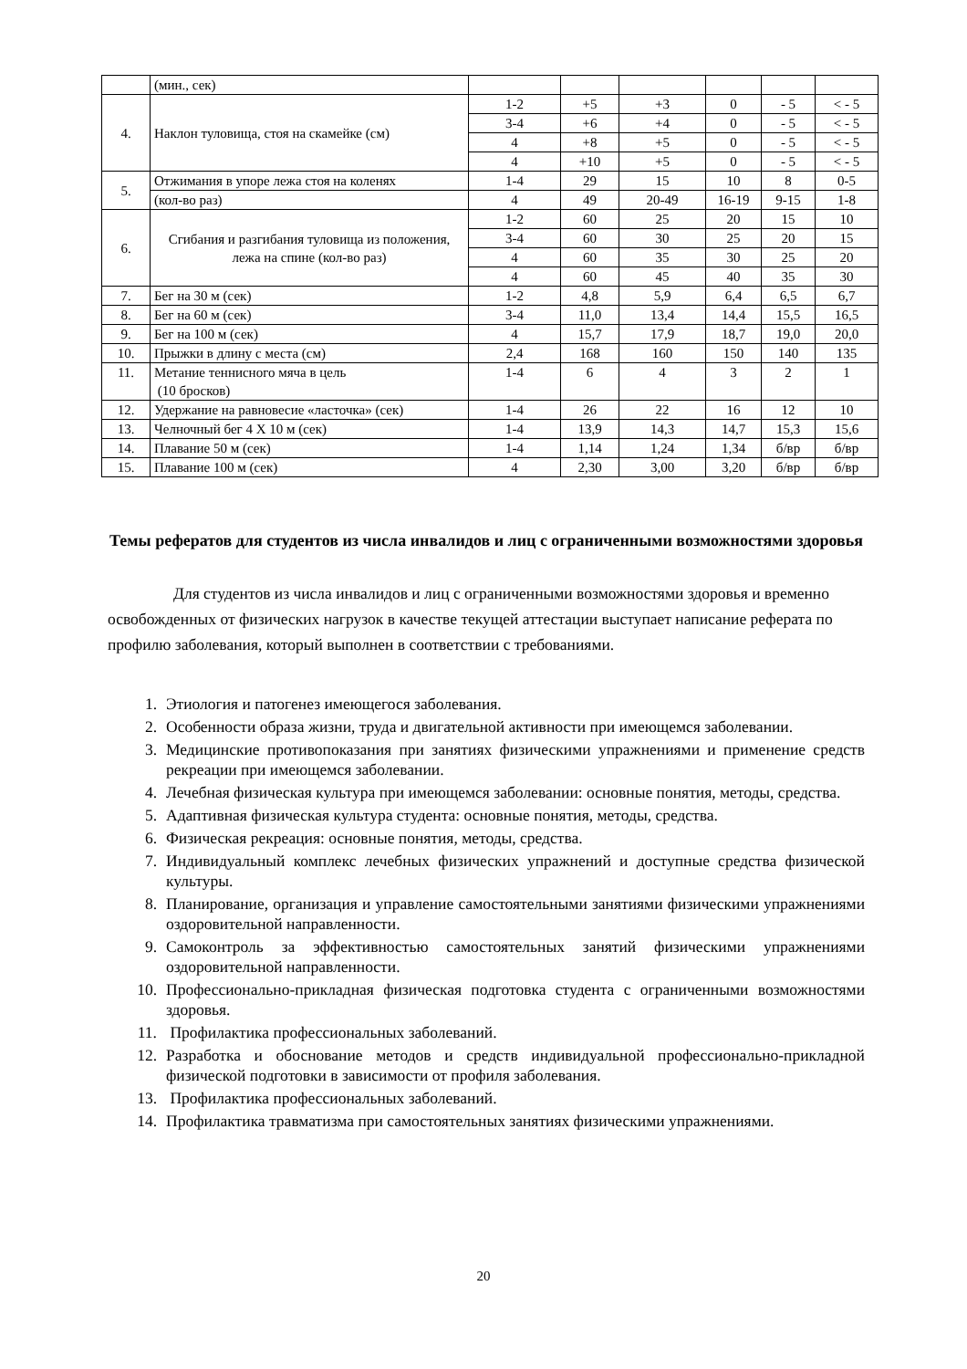| | (мин., сек) | | | | | | |
| 4. | Наклон туловища, стоя на скамейке (см) | 1-2 | +5 | +3 | 0 | - 5 | < - 5 |
| | | 3-4 | +6 | +4 | 0 | - 5 | < - 5 |
| | | 4 | +8 | +5 | 0 | - 5 | < - 5 |
| | | 4 | +10 | +5 | 0 | - 5 | < - 5 |
| 5. | Отжимания в упоре лежа стоя на коленях | 1-4 | 29 | 15 | 10 | 8 | 0-5 |
| | (кол-во раз) | 4 | 49 | 20-49 | 16-19 | 9-15 | 1-8 |
| 6. | Сгибания и разгибания туловища из положения, лежа на спине (кол-во раз) | 1-2 | 60 | 25 | 20 | 15 | 10 |
| | | 3-4 | 60 | 30 | 25 | 20 | 15 |
| | | 4 | 60 | 35 | 30 | 25 | 20 |
| | | 4 | 60 | 45 | 40 | 35 | 30 |
| 7. | Бег на 30 м (сек) | 1-2 | 4,8 | 5,9 | 6,4 | 6,5 | 6,7 |
| 8. | Бег на 60 м (сек) | 3-4 | 11,0 | 13,4 | 14,4 | 15,5 | 16,5 |
| 9. | Бег на 100 м (сек) | 4 | 15,7 | 17,9 | 18,7 | 19,0 | 20,0 |
| 10. | Прыжки в длину с места (см) | 2,4 | 168 | 160 | 150 | 140 | 135 |
| 11. | Метание теннисного мяча в цель (10 бросков) | 1-4 | 6 | 4 | 3 | 2 | 1 |
| 12. | Удержание на равновесие «ласточка» (сек) | 1-4 | 26 | 22 | 16 | 12 | 10 |
| 13. | Челночный бег 4 Х 10 м (сек) | 1-4 | 13,9 | 14,3 | 14,7 | 15,3 | 15,6 |
| 14. | Плавание 50 м (сек) | 1-4 | 1,14 | 1,24 | 1,34 | б/вр | б/вр |
| 15. | Плавание 100 м (сек) | 4 | 2,30 | 3,00 | 3,20 | б/вр | б/вр |
Темы рефератов для студентов из числа инвалидов и лиц с ограниченными возможностями здоровья
Для студентов из числа инвалидов и лиц с ограниченными возможностями здоровья и временно освобожденных от физических нагрузок в качестве текущей аттестации выступает написание реферата по профилю заболевания, который выполнен в соответствии с требованиями.
1. Этиология и патогенез имеющегося заболевания.
2. Особенности образа жизни, труда и двигательной активности при имеющемся заболевании.
3. Медицинские противопоказания при занятиях физическими упражнениями и применение средств рекреации при имеющемся заболевании.
4. Лечебная физическая культура при имеющемся заболевании: основные понятия, методы, средства.
5. Адаптивная физическая культура студента: основные понятия, методы, средства.
6. Физическая рекреация: основные понятия, методы, средства.
7. Индивидуальный комплекс лечебных физических упражнений и доступные средства физической культуры.
8. Планирование, организация и управление самостоятельными занятиями физическими упражнениями оздоровительной направленности.
9. Самоконтроль за эффективностью самостоятельных занятий физическими упражнениями оздоровительной направленности.
10. Профессионально-прикладная физическая подготовка студента с ограниченными возможностями здоровья.
11. Профилактика профессиональных заболеваний.
12. Разработка и обоснование методов и средств индивидуальной профессионально-прикладной физической подготовки в зависимости от профиля заболевания.
13. Профилактика профессиональных заболеваний.
14. Профилактика травматизма при самостоятельных занятиях физическими упражнениями.
20